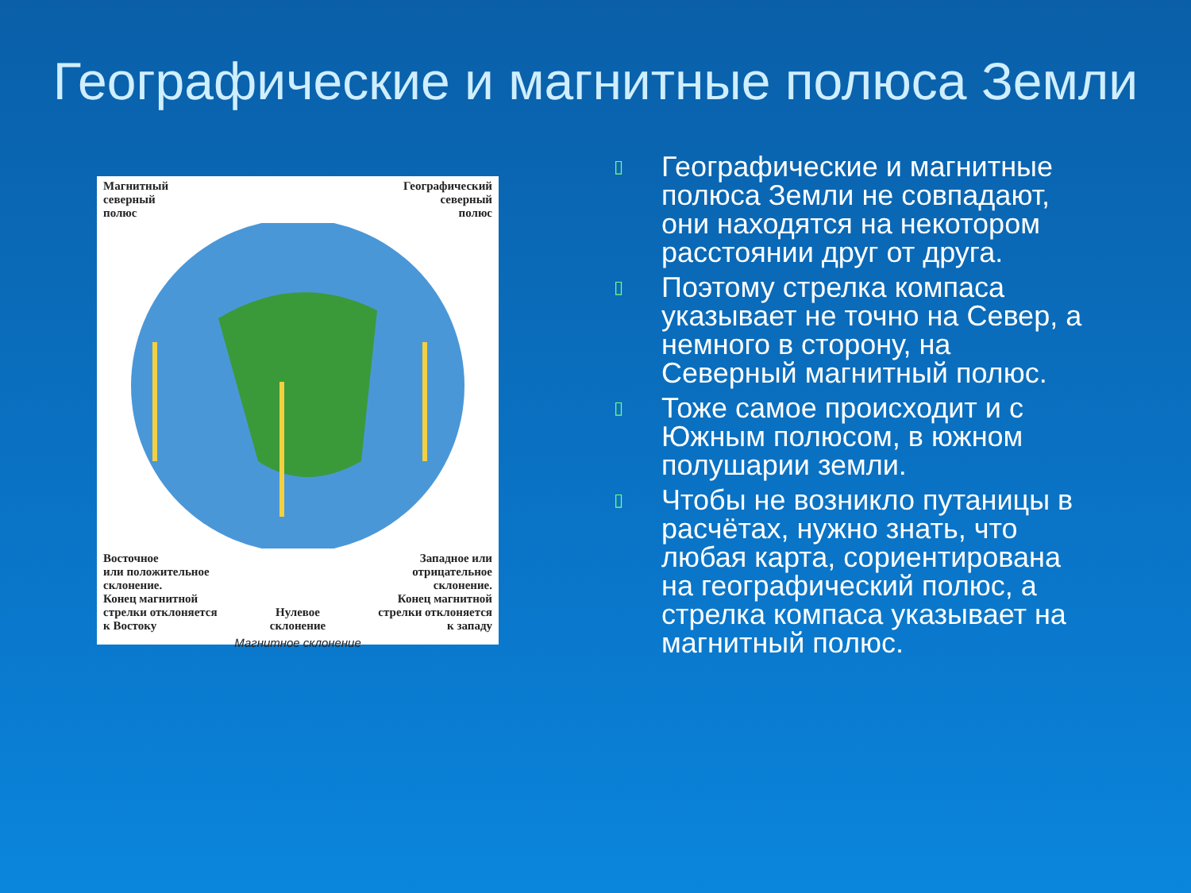Географические и магнитные полюса Земли
Магнитный
северный
полюс
Географический
северный
полюс
Восточное
или положительное
склонение.
Конец магнитной
стрелки отклоняется
к Востоку
Нулевое
склонение
Западное или
отрицательное
склонение.
Конец магнитной
стрелки отклоняется
к западу
Магнитное склонение
▯ Географические и магнитные полюса Земли не совпадают, они находятся на некотором расстоянии друг от друга.
▯ Поэтому стрелка компаса указывает не точно на Север, а немного в сторону, на Северный магнитный полюс.
▯ Тоже самое происходит и с Южным полюсом, в южном полушарии земли.
▯ Чтобы не возникло путаницы в расчётах, нужно знать, что любая карта, сориентирована на географический полюс, а стрелка компаса указывает на магнитный полюс.